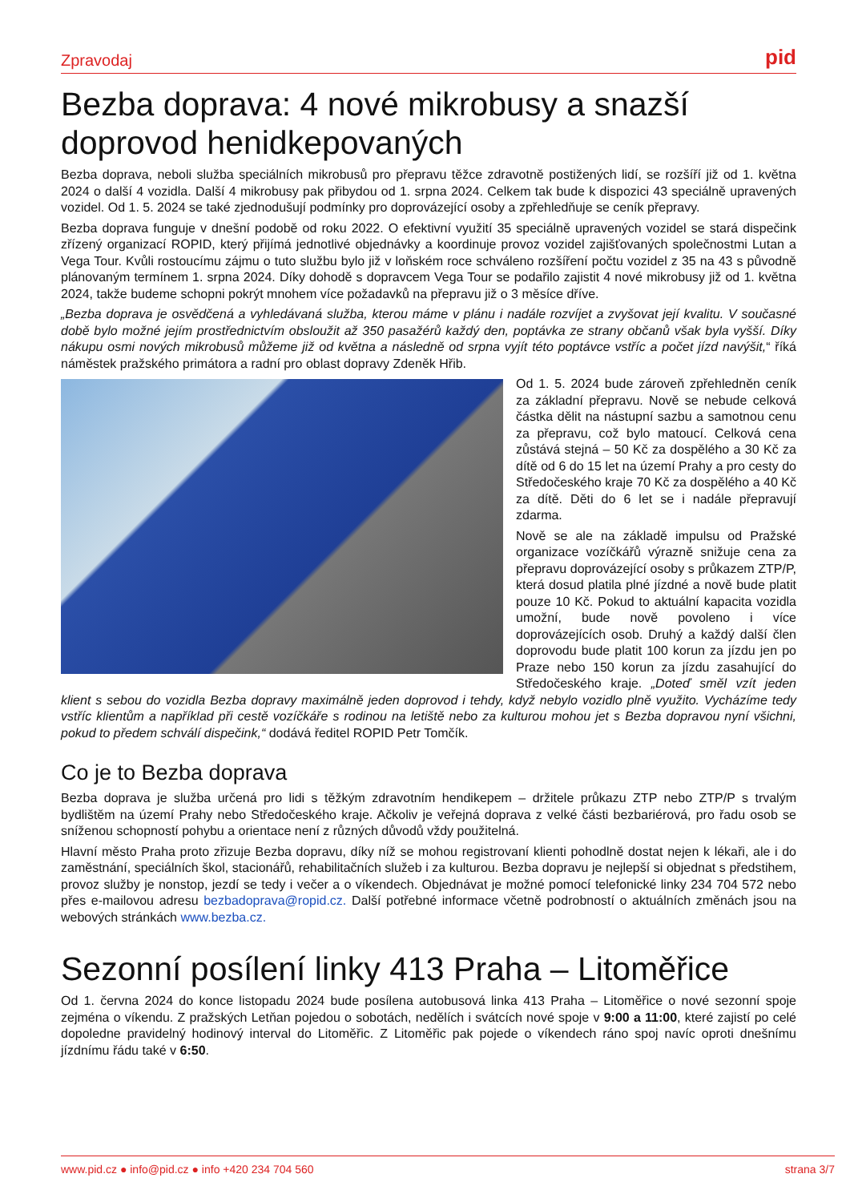Zpravodaj pid
Bezba doprava: 4 nové mikrobusy a snazší doprovod henidkepovaných
Bezba doprava, neboli služba speciálních mikrobusů pro přepravu těžce zdravotně postižených lidí, se rozšíří již od 1. května 2024 o další 4 vozidla. Další 4 mikrobusy pak přibydou od 1. srpna 2024. Celkem tak bude k dispozici 43 speciálně upravených vozidel. Od 1. 5. 2024 se také zjednodušují podmínky pro doprovázející osoby a zpřehledňuje se ceník přepravy.
Bezba doprava funguje v dnešní podobě od roku 2022. O efektivní využití 35 speciálně upravených vozidel se stará dispečink zřízený organizací ROPID, který přijímá jednotlivé objednávky a koordinuje provoz vozidel zajišťovaných společnostmi Lutan a Vega Tour. Kvůli rostoucímu zájmu o tuto službu bylo již v loňském roce schváleno rozšíření počtu vozidel z 35 na 43 s původně plánovaným termínem 1. srpna 2024. Díky dohodě s dopravcem Vega Tour se podařilo zajistit 4 nové mikrobusy již od 1. května 2024, takže budeme schopni pokrýt mnohem více požadavků na přepravu již o 3 měsíce dříve.
„Bezba doprava je osvědčená a vyhledávaná služba, kterou máme v plánu i nadále rozvíjet a zvyšovat její kvalitu. V současné době bylo možné jejím prostřednictvím obsloužit až 350 pasažérů každý den, poptávka ze strany občanů však byla vyšší. Díky nákupu osmi nových mikrobusů můžeme již od května a následně od srpna vyjít této poptávce vstříc a počet jízd navýšit,“ říká náměstek pražského primátora a radní pro oblast dopravy Zdeněk Hřib.
Od 1. 5. 2024 bude zároveň zpřehledněn ceník za základní přepravu. Nově se nebude celková částka dělit na nástupní sazbu a samotnou cenu za přepravu, což bylo matoucí. Celková cena zůstává stejná – 50 Kč za dospělého a 30 Kč za dítě od 6 do 15 let na území Prahy a pro cesty do Středočeského kraje 70 Kč za dospělého a 40 Kč za dítě. Děti do 6 let se i nadále přepravují zdarma.
Nově se ale na základě impulsu od Pražské organizace vozíčkářů výrazně snižuje cena za přepravu doprovázející osoby s průkazem ZTP/P, která dosud platila plné jízdné a nově bude platit pouze 10 Kč. Pokud to aktuální kapacita vozidla umožní, bude nově povoleno i více doprovázejících osob. Druhý a každý další člen doprovodu bude platit 100 korun za jízdu jen po Praze nebo 150 korun za jízdu zasahující do Středočeského kraje. „Doteď směl vzít jeden klient s sebou do vozidla Bezba dopravy maximálně jeden doprovod i tehdy, když nebylo vozidlo plně využito. Vycházíme tedy vstříc klientům a například při cestě vozíčkáře s rodinou na letiště nebo za kulturou mohou jet s Bezba dopravou nyní všichni, pokud to předem schválí dispečink,“ dodává ředitel ROPID Petr Tomčík.
Co je to Bezba doprava
Bezba doprava je služba určená pro lidi s těžkým zdravotním hendikepem – držitele průkazu ZTP nebo ZTP/P s trvalým bydlištěm na území Prahy nebo Středočeského kraje. Ačkoliv je veřejná doprava z velké části bezbariérová, pro řadu osob se sníženou schopností pohybu a orientace není z různých důvodů vždy použitelná.
Hlavní město Praha proto zřizuje Bezba dopravu, díky níž se mohou registrovaní klienti pohodlně dostat nejen k lékaři, ale i do zaměstnání, speciálních škol, stacionářů, rehabilitačních služeb i za kulturou. Bezba dopravu je nejlepší si objednat s předstihem, provoz služby je nonstop, jezdí se tedy i večer a o víkendech. Objednávat je možné pomocí telefonické linky 234 704 572 nebo přes e-mailovou adresu bezbadoprava@ropid.cz. Další potřebné informace včetně podrobností o aktuálních změnách jsou na webových stránkách www.bezba.cz.
Sezonní posílení linky 413 Praha – Litoměřice
Od 1. června 2024 do konce listopadu 2024 bude posílena autobusová linka 413 Praha – Litoměřice o nové sezonní spoje zejména o víkendu. Z pražských Letňan pojedou o sobotách, nedělích i svátcích nové spoje v 9:00 a 11:00, které zajistí po celé dopoledne pravidelný hodinový interval do Litoměřic. Z Litoměřic pak pojede o víkendech ráno spoj navíc oproti dnešnímu jízdnímu řádu také v 6:50.
www.pid.cz ● info@pid.cz ● info +420 234 704 560 strana 3/7